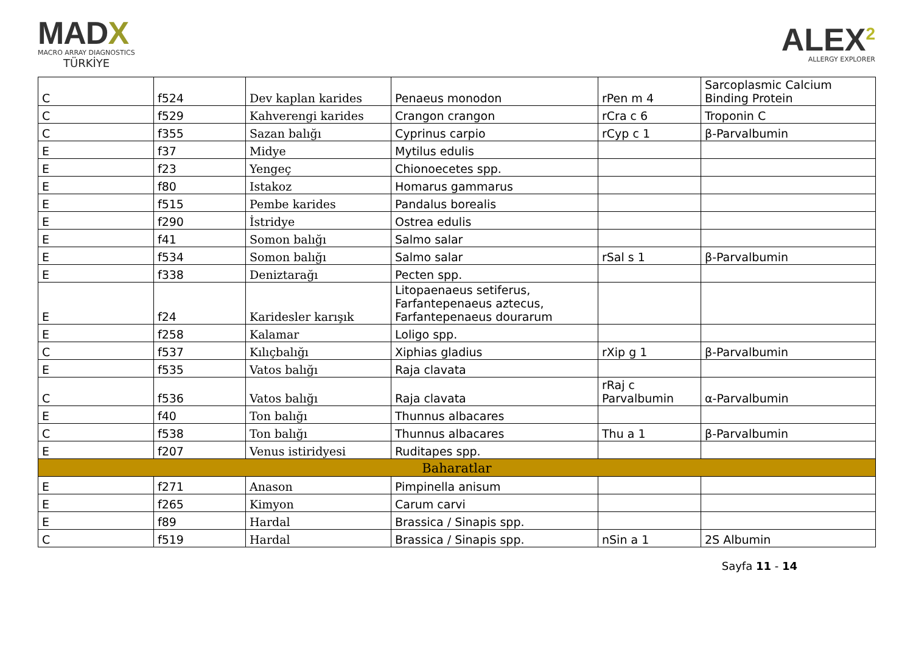MADX
MACRO ARRAY DIAGNOSTICS
TÜRKİYE
ALEX<sup>2</sup>
ALLERGY EXPLORER
| C | f524 | Dev kaplan karides | Penaeus monodon | rPen m 4 | Sarcoplasmic Calcium Binding Protein |
| C | f529 | Kahverengi karides | Crangon crangon | rCra c 6 | Troponin C |
| C | f355 | Sazan balığı | Cyprinus carpio | rCyp c 1 | β-Parvalbumin |
| E | f37 | Midye | Mytilus edulis | | |
| E | f23 | Yengeç | Chionoecetes spp. | | |
| E | f80 | Istakoz | Homarus gammarus | | |
| E | f515 | Pembe karides | Pandalus borealis | | |
| E | f290 | İstridye | Ostrea edulis | | |
| E | f41 | Somon balığı | Salmo salar | | |
| E | f534 | Somon balığı | Salmo salar | rSal s 1 | β-Parvalbumin |
| E | f338 | Deniztarağı | Pecten spp. | | |
| E | f24 | Karidesler karışık | Litopaenaeus setiferus, Farfantepenaeus aztecus, Farfantepenaeus dourarum | | |
| E | f258 | Kalamar | Loligo spp. | | |
| C | f537 | Kılıçbalığı | Xiphias gladius | rXip g 1 | β-Parvalbumin |
| E | f535 | Vatos balığı | Raja clavata | | |
| C | f536 | Vatos balığı | Raja clavata | rRaj c Parvalbumin | α-Parvalbumin |
| E | f40 | Ton balığı | Thunnus albacares | | |
| C | f538 | Ton balığı | Thunnus albacares | Thu a 1 | β-Parvalbumin |
| E | f207 | Venus istiridyesi | Ruditapes spp. | | |
| Baharatlar | | | | | |
| E | f271 | Anason | Pimpinella anisum | | |
| E | f265 | Kimyon | Carum carvi | | |
| E | f89 | Hardal | Brassica / Sinapis spp. | | |
| C | f519 | Hardal | Brassica / Sinapis spp. | nSin a 1 | 2S Albumin |
Sayfa 11 - 14